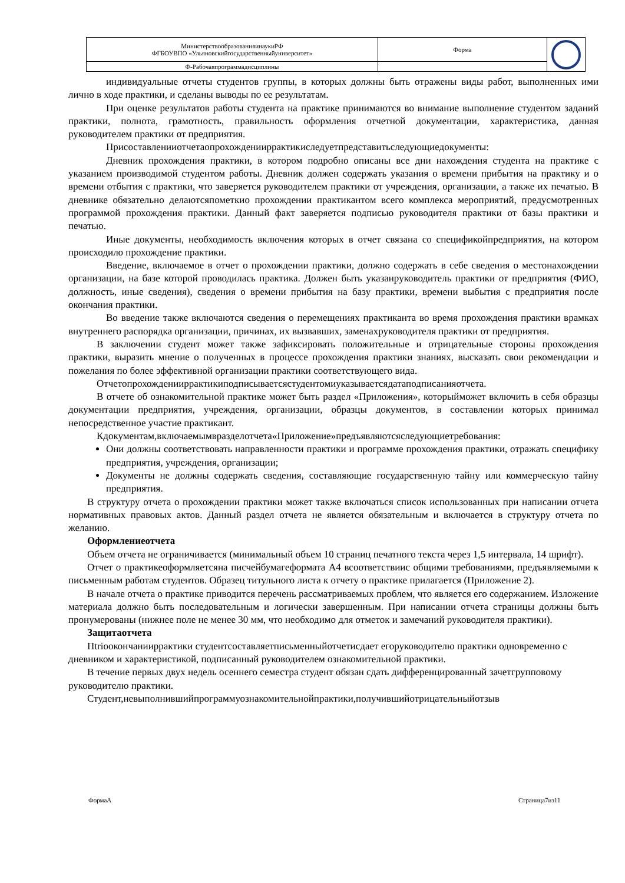| МинистерствообразованияинаукиРФ ФГБОУВПО «Ульяновскийгосударственныйуниверситет» | Форма | |
| Ф-Рабочаяпрограммадисциплины | | |
индивидуальные отчеты студентов группы, в которых должны быть отражены виды работ, выполненных ими лично в ходе практики, и сделаны выводы по ее результатам.
При оценке результатов работы студента на практике принимаются во внимание выполнение студентом заданий практики, полнота, грамотность, правильность оформления отчетной документации, характеристика, данная руководителем практики от предприятия.
Присоставленииотчетаопрохожденииpрактикиследуетпредставитьследующиедокументы:
Дневник прохождения практики, в котором подробно описаны все дни нахождения студента на практике с указанием производимой студентом работы. Дневник должен содержать указания о времени прибытия на практику и о времени отбытия с практики, что заверяется руководителем практики от учреждения, организации, а также их печатью. В дневнике обязательно делаютсяпометкио прохождении практикантом всего комплекса мероприятий, предусмотренных программой прохождения практики. Данный факт заверяется подписью руководителя практики от базы практики и печатью.
Иные документы, необходимость включения которых в отчет связана со спецификойпредприятия, на котором происходило прохождение практики.
Введение, включаемое в отчет о прохождении практики, должно содержать в себе сведения о местонахождении организации, на базе которой проводилась практика. Должен быть указанруководитель практики от предприятия (ФИО, должность, иные сведения), сведения о времени прибытия на базу практики, времени выбытия с предприятия после окончания практики.
Во введение также включаются сведения о перемещениях практиканта во время прохождения практики врамках внутреннего распорядка организации, причинах, их вызвавших, заменахруководителя практики от предприятия.
В заключении студент может также зафиксировать положительные и отрицательные стороны прохождения практики, выразить мнение о полученных в процессе прохождения практики знаниях, высказать свои рекомендации и пожелания по более эффективной организации практики соответствующего вида.
Отчетопрохожденииpрактикиподписываетсястудентомиуказываетсядатаподписанияотчета.
В отчете об ознакомительной практике может быть раздел «Приложения», которыйможет включить в себя образцы документации предприятия, учреждения, организации, образцы документов, в составлении которых принимал непосредственное участие практикант.
Кдокументам,включаемымвразделотчета«Приложение»предъявляютсяследующиетребования:
Они должны соответствовать направленности практики и программе прохождения практики, отражать специфику предприятия, учреждения, организации;
Документы не должны содержать сведения, составляющие государственную тайну или коммерческую тайну предприятия.
В структуру отчета о прохождении практики может также включаться список использованных при написании отчета нормативных правовых актов. Данный раздел отчета не является обязательным и включается в структуру отчета по желанию.
Оформлениеотчета
Объем отчета не ограничивается (минимальный объем 10 страниц печатного текста через 1,5 интервала, 14 шрифт).
Отчет о практикеоформляетсяна писчейбумагеформата А4 всоответствиис общими требованиями, предъявляемыми к письменным работам студентов. Образец титульного листа к отчету о практике прилагается (Приложение 2).
В начале отчета о практике приводится перечень рассматриваемых проблем, что является его содержанием. Изложение материала должно быть последовательным и логически завершенным. При написании отчета страницы должны быть пронумерованы (нижнее поле не менее 30 мм, что необходимо для отметок и замечаний руководителя практики).
Защитаотчета
Пtriоокончанииpрактики студентсоставляетписьменныйотчетисдает егоруководителю практики одновременно с дневником и характеристикой, подписанный руководителем ознакомительной практики.
В течение первых двух недель осеннего семестра студент обязан сдать дифференцированный зачетгрупповому руководителю практики.
Студент,невыполнившийпрограммуознакомительнойпрактики,получившийотрицательныйотзыв
ФормаА Страница7из11